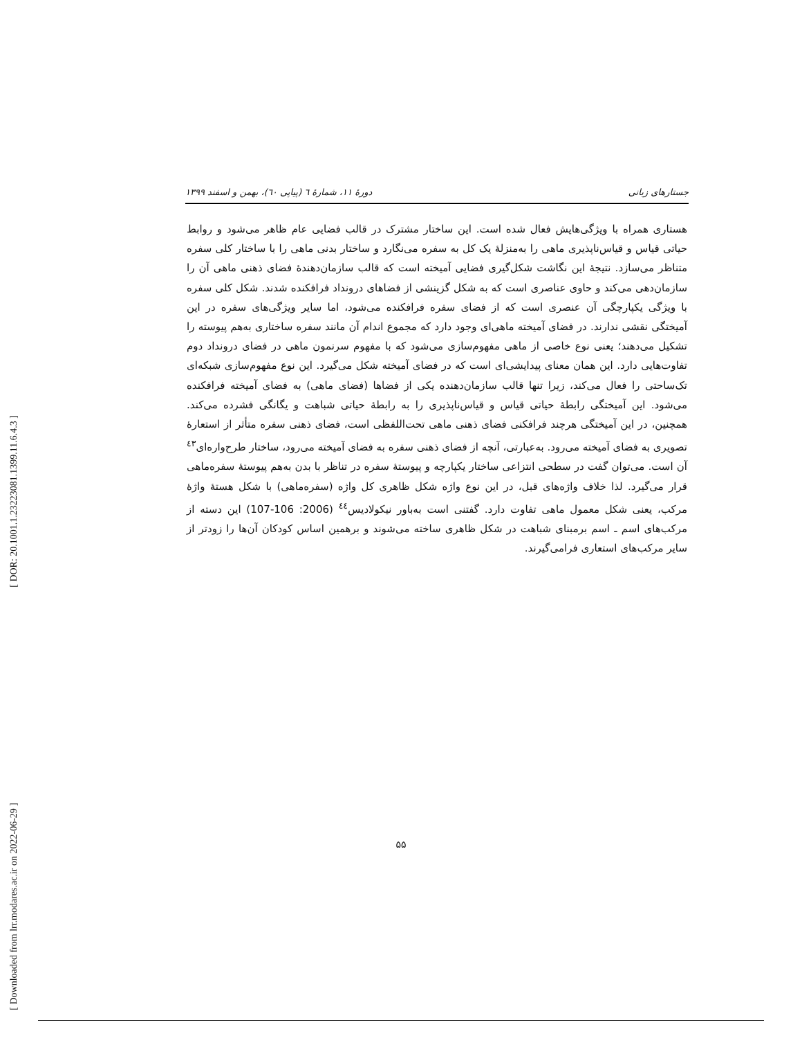[ DOR: 20.1001.1.23223081.1399.11.6.4.3 ]
[ Downloaded from lrr.modares.ac.ir on 2022-06-29 ]
جستارهای زبانی دورهٔ ۱۱، شمارهٔ ٦ (پیاپی ٦٠)، بهمن و اسفند ۱۳۹۹
هستاری همراه با ویژگی‌هایش فعال شده است. این ساختار مشترک در قالب فضایی عام ظاهر می‌شود و روابط حیاتی قیاس و قیاس‌ناپذیری ماهی را به‌منزلهٔ یک کل به سفره می‌نگارد و ساختار بدنی ماهی را با ساختار کلی سفره متناظر می‌سازد. نتیجهٔ این نگاشت شکل‌گیری فضایی آمیخته است که قالب سازمان‌دهندهٔ فضای ذهنی ماهی آن را سازمان‌دهی می‌کند و حاوی عناصری است که به شکل گزینشی از فضاهای درونداد فرافکنده شدند. شکل کلی سفره با ویژگی یکپارچگی آن عنصری است که از فضای سفره فرافکنده می‌شود، اما سایر ویژگی‌های سفره در این آمیختگی نقشی ندارند. در فضای آمیخته ماهی‌ای وجود دارد که مجموع اندام آن مانند سفره ساختاری به‌هم پیوسته را تشکیل می‌دهند؛ یعنی نوع خاصی از ماهی مفهوم‌سازی می‌شود که با مفهوم سرنمون ماهی در فضای درونداد دوم تفاوت‌هایی دارد. این همان معنای پیدایشی‌ای است که در فضای آمیخته شکل می‌گیرد. این نوع مفهوم‌سازی شبکه‌ای تک‌ساحتی را فعال می‌کند، زیرا تنها قالب سازمان‌دهنده یکی از فضاها (فضای ماهی) به فضای آمیخته فرافکنده می‌شود. این آمیختگی رابطهٔ حیاتی قیاس و قیاس‌ناپذیری را به رابطهٔ حیاتی شباهت و یگانگی فشرده می‌کند. همچنین، در این آمیختگی هرچند فرافکنی فضای ذهنی ماهی تحت‌اللفظی است، فضای ذهنی سفره متأثر از استعارهٔ تصویری به فضای آمیخته می‌رود. به‌عبارتی، آنچه از فضای ذهنی سفره به فضای آمیخته می‌رود، ساختار طرح‌واره‌ای<sup>٤٣</sup> آن است. می‌توان گفت در سطحی انتزاعی ساختار یکپارچه و پیوستهٔ سفره در تناظر با بدن به‌هم پیوستهٔ سفره‌ماهی قرار می‌گیرد. لذا خلاف واژه‌های قبل، در این نوع واژه شکل ظاهری کل واژه (سفره‌ماهی) با شکل هستهٔ واژهٔ مرکب، یعنی شکل معمول ماهی تفاوت دارد. گفتنی است به‌باور نیکولادیس<sup>٤٤</sup> (2006: 106-107) این دسته از مرکب‌های اسم ـ اسم برمبنای شباهت در شکل ظاهری ساخته می‌شوند و برهمین اساس کودکان آن‌ها را زودتر از سایر مرکب‌های استعاری فرامی‌گیرند.
۵۵